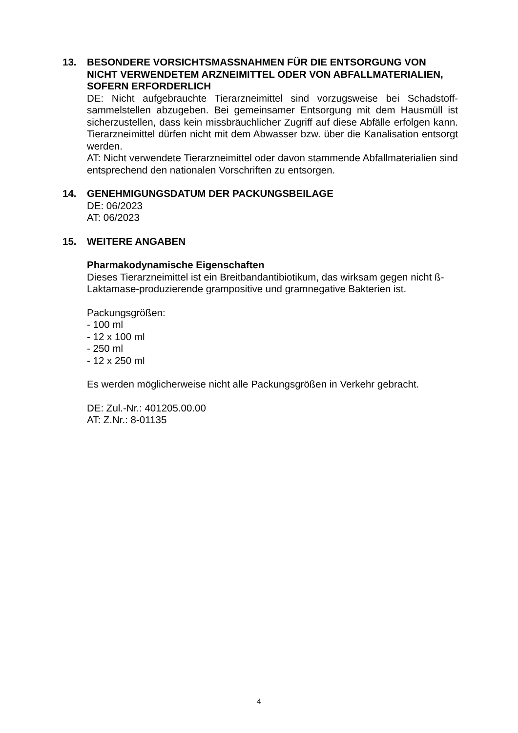13. BESONDERE VORSICHTSMASSNAHMEN FÜR DIE ENTSORGUNG VON NICHT VERWENDETEM ARZNEIMITTEL ODER VON ABFALLMATERIALIEN, SOFERN ERFORDERLICH
DE: Nicht aufgebrauchte Tierarzneimittel sind vorzugsweise bei Schadstoff-sammelstellen abzugeben. Bei gemeinsamer Entsorgung mit dem Hausmüll ist sicherzustellen, dass kein missbräuchlicher Zugriff auf diese Abfälle erfolgen kann. Tierarzneimittel dürfen nicht mit dem Abwasser bzw. über die Kanalisation entsorgt werden.
AT: Nicht verwendete Tierarzneimittel oder davon stammende Abfallmaterialien sind entsprechend den nationalen Vorschriften zu entsorgen.
14. GENEHMIGUNGSDATUM DER PACKUNGSBEILAGE
DE: 06/2023
AT: 06/2023
15. WEITERE ANGABEN
Pharmakodynamische Eigenschaften
Dieses Tierarzneimittel ist ein Breitbandantibiotikum, das wirksam gegen nicht ß-Laktamase-produzierende grampositive und gramnegative Bakterien ist.
Packungsgrößen:
- 100 ml
- 12 x 100 ml
- 250 ml
- 12 x 250 ml
Es werden möglicherweise nicht alle Packungsgrößen in Verkehr gebracht.
DE: Zul.-Nr.: 401205.00.00
AT: Z.Nr.: 8-01135
4